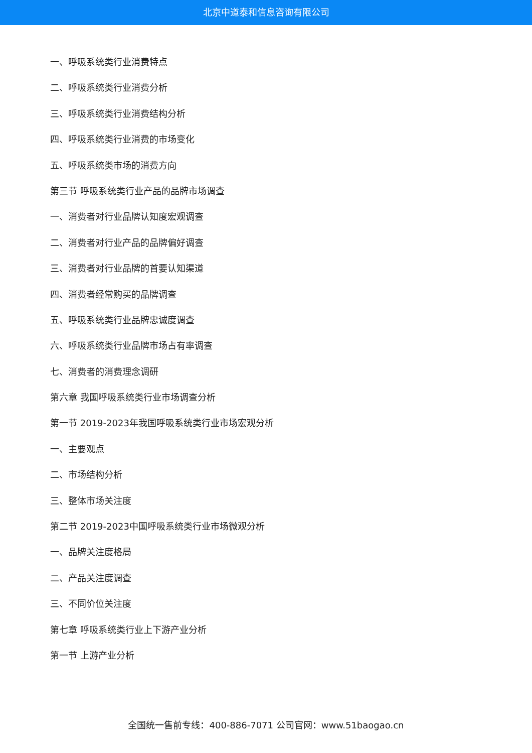北京中道泰和信息咨询有限公司
一、呼吸系统类行业消费特点
二、呼吸系统类行业消费分析
三、呼吸系统类行业消费结构分析
四、呼吸系统类行业消费的市场变化
五、呼吸系统类市场的消费方向
第三节 呼吸系统类行业产品的品牌市场调查
一、消费者对行业品牌认知度宏观调查
二、消费者对行业产品的品牌偏好调查
三、消费者对行业品牌的首要认知渠道
四、消费者经常购买的品牌调查
五、呼吸系统类行业品牌忠诚度调查
六、呼吸系统类行业品牌市场占有率调查
七、消费者的消费理念调研
第六章 我国呼吸系统类行业市场调查分析
第一节 2019-2023年我国呼吸系统类行业市场宏观分析
一、主要观点
二、市场结构分析
三、整体市场关注度
第二节 2019-2023中国呼吸系统类行业市场微观分析
一、品牌关注度格局
二、产品关注度调查
三、不同价位关注度
第七章 呼吸系统类行业上下游产业分析
第一节 上游产业分析
全国统一售前专线：400-886-7071 公司官网：www.51baogao.cn